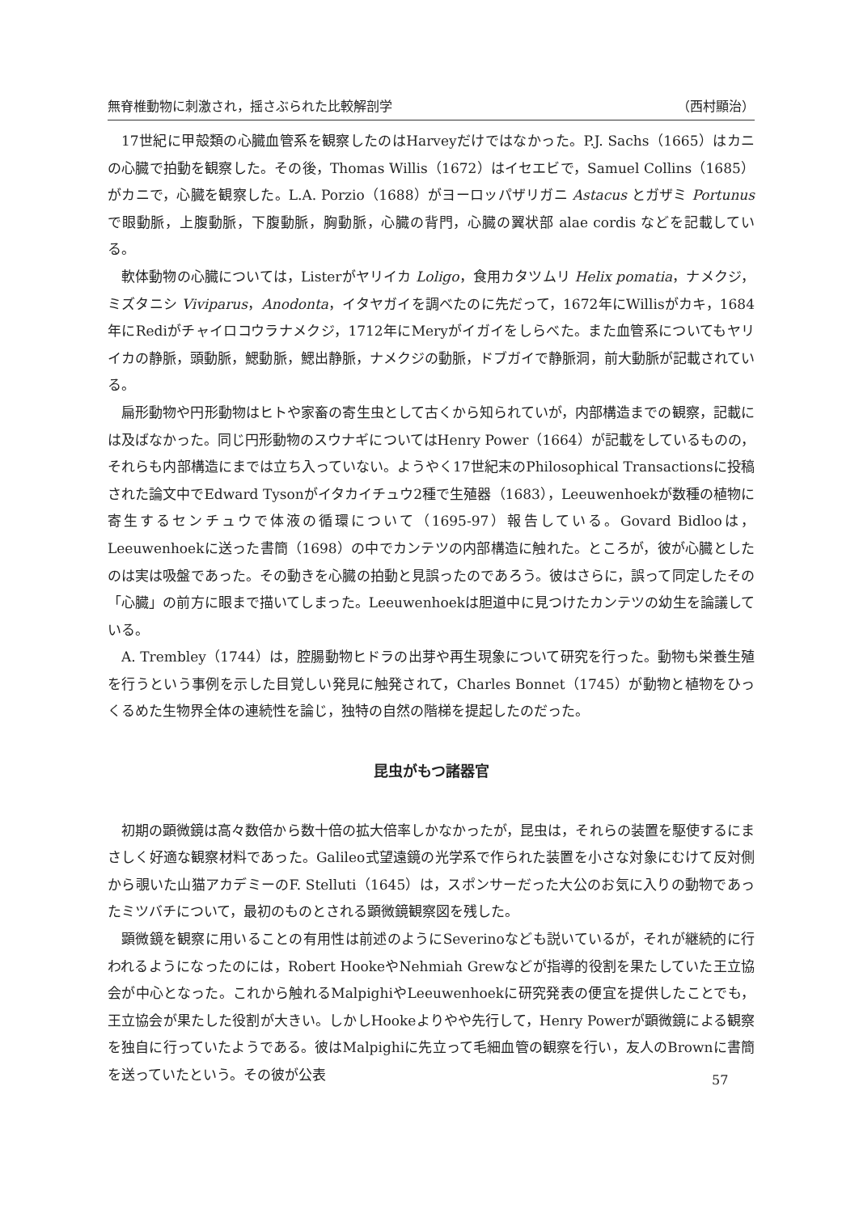無脊椎動物に刺激され，揺さぶられた比較解剖学 （西村顯治）
17世紀に甲殻類の心臓血管系を観察したのはHarveyだけではなかった。P.J. Sachs（1665）はカニの心臓で拍動を観察した。その後，Thomas Willis（1672）はイセエビで，Samuel Collins（1685）がカニで，心臓を観察した。L.A. Porzio（1688）がヨーロッパザリガニ Astacus とガザミ Portunus で眼動脈，上腹動脈，下腹動脈，胸動脈，心臓の背門，心臓の翼状部 alae cordis などを記載している。
軟体動物の心臓については，Listerがヤリイカ Loligo，食用カタツムリ Helix pomatia，ナメクジ，ミズタニシ Viviparus，Anodonta，イタヤガイを調べたのに先だって，1672年にWillisがカキ，1684年にRediがチャイロコウラナメクジ，1712年にMeryがイガイをしらべた。また血管系についてもヤリイカの静脈，頭動脈，鰓動脈，鰓出静脈，ナメクジの動脈，ドブガイで静脈洞，前大動脈が記載されている。
扁形動物や円形動物はヒトや家畜の寄生虫として古くから知られていが，内部構造までの観察，記載には及ばなかった。同じ円形動物のスウナギについてはHenry Power（1664）が記載をしているものの，それらも内部構造にまでは立ち入っていない。ようやく17世紀末のPhilosophical Transactionsに投稿された論文中でEdward Tysonがイタカイチュウ2種で生殖器（1683），Leeuwenhoekが数種の植物に寄生するセンチュウで体液の循環について（1695-97）報告している。Govard Bidlooは，Leeuwenhoekに送った書簡（1698）の中でカンテツの内部構造に触れた。ところが，彼が心臓としたのは実は吸盤であった。その動きを心臓の拍動と見誤ったのであろう。彼はさらに，誤って同定したその「心臓」の前方に眼まで描いてしまった。Leeuwenhoekは胆道中に見つけたカンテツの幼生を論議している。
A. Trembley（1744）は，腔腸動物ヒドラの出芽や再生現象について研究を行った。動物も栄養生殖を行うという事例を示した目覚しい発見に触発されて，Charles Bonnet（1745）が動物と植物をひっくるめた生物界全体の連続性を論じ，独特の自然の階梯を提起したのだった。
昆虫がもつ諸器官
初期の顕微鏡は高々数倍から数十倍の拡大倍率しかなかったが，昆虫は，それらの装置を駆使するにまさしく好適な観察材料であった。Galileo式望遠鏡の光学系で作られた装置を小さな対象にむけて反対側から覗いた山猫アカデミーのF. Stelluti（1645）は，スポンサーだった大公のお気に入りの動物であったミツバチについて，最初のものとされる顕微鏡観察図を残した。
顕微鏡を観察に用いることの有用性は前述のようにSeverinoなども説いているが，それが継続的に行われるようになったのには，Robert HookeやNehmiah Grewなどが指導的役割を果たしていた王立協会が中心となった。これから触れるMalpighiやLeeuwenhoekに研究発表の便宜を提供したことでも，王立協会が果たした役割が大きい。しかしHookeよりやや先行して，Henry Powerが顕微鏡による観察を独自に行っていたようである。彼はMalpighiに先立って毛細血管の観察を行い，友人のBrownに書簡を送っていたという。その彼が公表
57